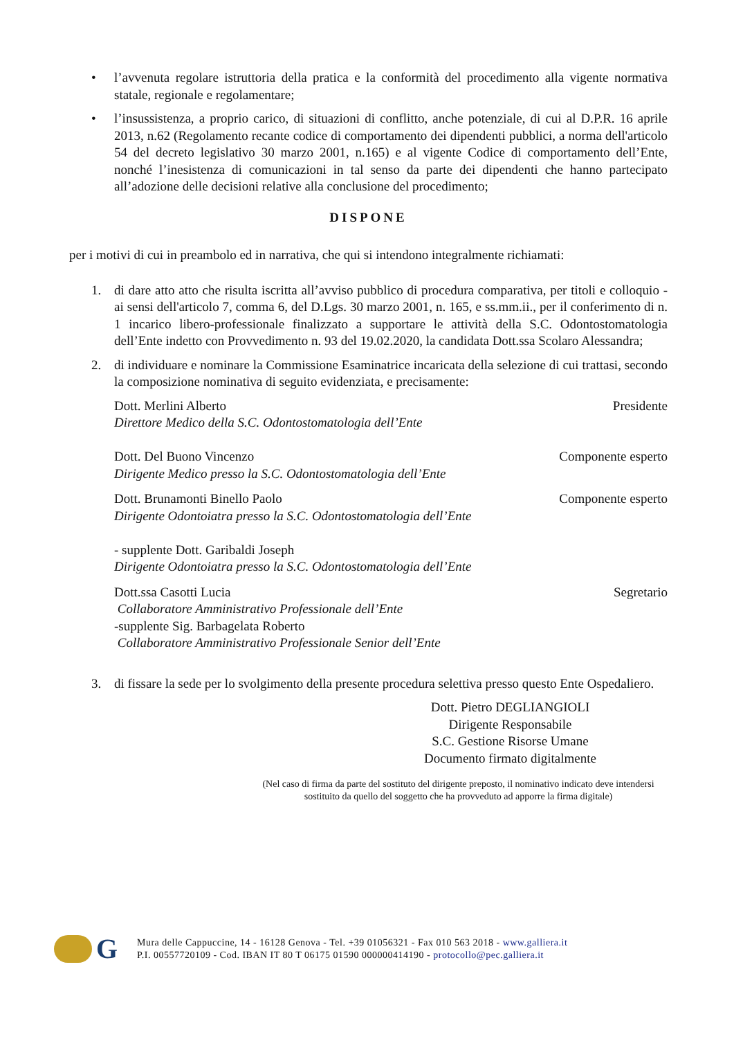• l’avvenuta regolare istruttoria della pratica e la conformità del procedimento alla vigente normativa statale, regionale e regolamentare;
• l’insussistenza, a proprio carico, di situazioni di conflitto, anche potenziale, di cui al D.P.R. 16 aprile 2013, n.62 (Regolamento recante codice di comportamento dei dipendenti pubblici, a norma dell'articolo 54 del decreto legislativo 30 marzo 2001, n.165) e al vigente Codice di comportamento dell’Ente, nonché l’inesistenza di comunicazioni in tal senso da parte dei dipendenti che hanno partecipato all’adozione delle decisioni relative alla conclusione del procedimento;
DISPONE
per i motivi di cui in preambolo ed in narrativa, che qui si intendono integralmente richiamati:
1. di dare atto atto che risulta iscritta all’avviso pubblico di procedura comparativa, per titoli e colloquio - ai sensi dell'articolo 7, comma 6, del D.Lgs. 30 marzo 2001, n. 165, e ss.mm.ii., per il conferimento di n. 1 incarico libero-professionale finalizzato a supportare le attività della S.C. Odontostomatologia dell’Ente indetto con Provvedimento n. 93 del 19.02.2020, la candidata Dott.ssa Scolaro Alessandra;
2. di individuare e nominare la Commissione Esaminatrice incaricata della selezione di cui trattasi, secondo la composizione nominativa di seguito evidenziata, e precisamente:
Dott. Merlini Alberto Presidente
Direttore Medico della S.C. Odontostomatologia dell’Ente
Dott. Del Buono Vincenzo Componente esperto
Dirigente Medico presso la S.C. Odontostomatologia dell’Ente
Dott. Brunamonti Binello Paolo Componente esperto
Dirigente Odontoiatra presso la S.C. Odontostomatologia dell’Ente
- supplente Dott. Garibaldi Joseph
Dirigente Odontoiatra presso la S.C. Odontostomatologia dell’Ente
Dott.ssa Casotti Lucia Segretario
Collaboratore Amministrativo Professionale dell’Ente
-supplente Sig. Barbagelata Roberto
Collaboratore Amministrativo Professionale Senior dell’Ente
3. di fissare la sede per lo svolgimento della presente procedura selettiva presso questo Ente Ospedaliero.
Dott. Pietro DEGLIANGIOLI
Dirigente Responsabile
S.C. Gestione Risorse Umane
Documento firmato digitalmente
(Nel caso di firma da parte del sostituto del dirigente preposto, il nominativo indicato deve intendersi sostituito da quello del soggetto che ha provveduto ad apporre la firma digitale)
G
Mura delle Cappuccine, 14 - 16128 Genova - Tel. +39 01056321 - Fax 010 563 2018 - www.galliera.it
P.I. 00557720109 - Cod. IBAN IT 80 T 06175 01590 000000414190 - protocollo@pec.galliera.it